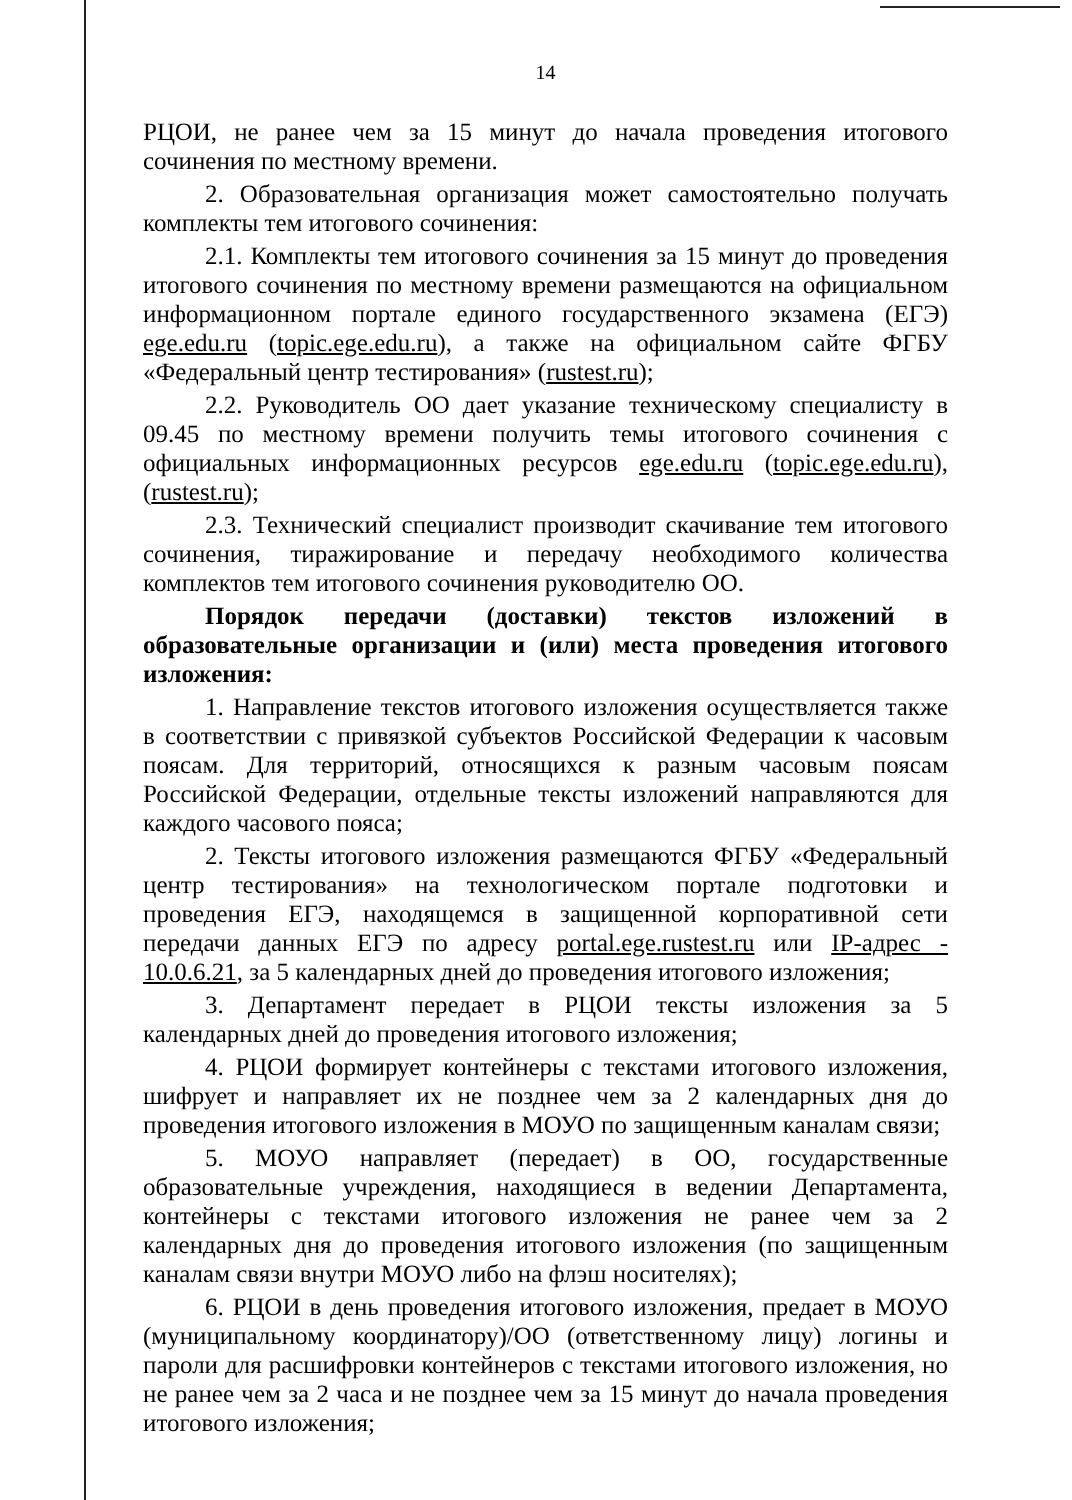14
РЦОИ, не ранее чем за 15 минут до начала проведения итогового сочинения по местному времени.
2. Образовательная организация может самостоятельно получать комплекты тем итогового сочинения:
2.1. Комплекты тем итогового сочинения за 15 минут до проведения итогового сочинения по местному времени размещаются на официальном информационном портале единого государственного экзамена (ЕГЭ) ege.edu.ru (topic.ege.edu.ru), а также на официальном сайте ФГБУ «Федеральный центр тестирования» (rustest.ru);
2.2. Руководитель ОО дает указание техническому специалисту в 09.45 по местному времени получить темы итогового сочинения с официальных информационных ресурсов ege.edu.ru (topic.ege.edu.ru), (rustest.ru);
2.3. Технический специалист производит скачивание тем итогового сочинения, тиражирование и передачу необходимого количества комплектов тем итогового сочинения руководителю ОО.
Порядок передачи (доставки) текстов изложений в образовательные организации и (или) места проведения итогового изложения:
1. Направление текстов итогового изложения осуществляется также в соответствии с привязкой субъектов Российской Федерации к часовым поясам. Для территорий, относящихся к разным часовым поясам Российской Федерации, отдельные тексты изложений направляются для каждого часового пояса;
2. Тексты итогового изложения размещаются ФГБУ «Федеральный центр тестирования» на технологическом портале подготовки и проведения ЕГЭ, находящемся в защищенной корпоративной сети передачи данных ЕГЭ по адресу portal.ege.rustest.ru или IP-адрес - 10.0.6.21, за 5 календарных дней до проведения итогового изложения;
3. Департамент передает в РЦОИ тексты изложения за 5 календарных дней до проведения итогового изложения;
4. РЦОИ формирует контейнеры с текстами итогового изложения, шифрует и направляет их не позднее чем за 2 календарных дня до проведения итогового изложения в МОУО по защищенным каналам связи;
5. МОУО направляет (передает) в ОО, государственные образовательные учреждения, находящиеся в ведении Департамента, контейнеры с текстами итогового изложения не ранее чем за 2 календарных дня до проведения итогового изложения (по защищенным каналам связи внутри МОУО либо на флэш носителях);
6. РЦОИ в день проведения итогового изложения, предает в МОУО (муниципальному координатору)/ОО (ответственному лицу) логины и пароли для расшифровки контейнеров с текстами итогового изложения, но не ранее чем за 2 часа и не позднее чем за 15 минут до начала проведения итогового изложения;